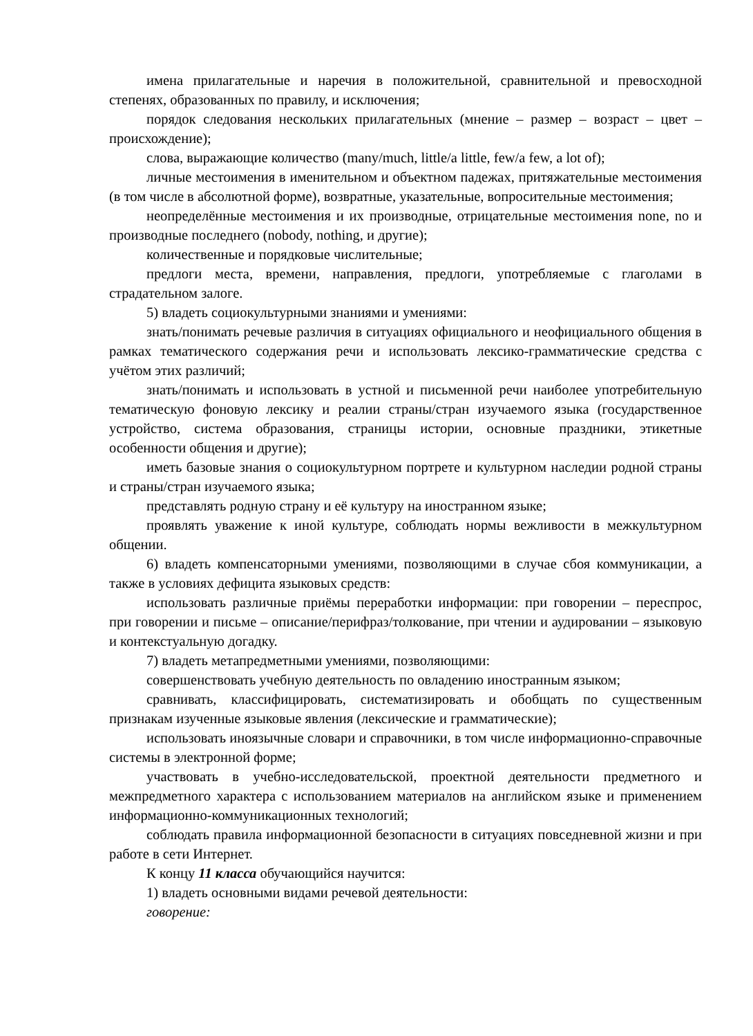имена прилагательные и наречия в положительной, сравнительной и превосходной степенях, образованных по правилу, и исключения;
порядок следования нескольких прилагательных (мнение – размер – возраст – цвет – происхождение);
слова, выражающие количество (many/much, little/a little, few/a few, a lot of);
личные местоимения в именительном и объектном падежах, притяжательные местоимения (в том числе в абсолютной форме), возвратные, указательные, вопросительные местоимения;
неопределённые местоимения и их производные, отрицательные местоимения none, no и производные последнего (nobody, nothing, и другие);
количественные и порядковые числительные;
предлоги места, времени, направления, предлоги, употребляемые с глаголами в страдательном залоге.
5) владеть социокультурными знаниями и умениями:
знать/понимать речевые различия в ситуациях официального и неофициального общения в рамках тематического содержания речи и использовать лексико-грамматические средства с учётом этих различий;
знать/понимать и использовать в устной и письменной речи наиболее употребительную тематическую фоновую лексику и реалии страны/стран изучаемого языка (государственное устройство, система образования, страницы истории, основные праздники, этикетные особенности общения и другие);
иметь базовые знания о социокультурном портрете и культурном наследии родной страны и страны/стран изучаемого языка;
представлять родную страну и её культуру на иностранном языке;
проявлять уважение к иной культуре, соблюдать нормы вежливости в межкультурном общении.
6) владеть компенсаторными умениями, позволяющими в случае сбоя коммуникации, а также в условиях дефицита языковых средств:
использовать различные приёмы переработки информации: при говорении – переспрос, при говорении и письме – описание/перифраз/толкование, при чтении и аудировании – языковую и контекстуальную догадку.
7) владеть метапредметными умениями, позволяющими:
совершенствовать учебную деятельность по овладению иностранным языком;
сравнивать, классифицировать, систематизировать и обобщать по существенным признакам изученные языковые явления (лексические и грамматические);
использовать иноязычные словари и справочники, в том числе информационно-справочные системы в электронной форме;
участвовать в учебно-исследовательской, проектной деятельности предметного и межпредметного характера с использованием материалов на английском языке и применением информационно-коммуникационных технологий;
соблюдать правила информационной безопасности в ситуациях повседневной жизни и при работе в сети Интернет.
К концу 11 класса обучающийся научится:
1) владеть основными видами речевой деятельности:
говорение: